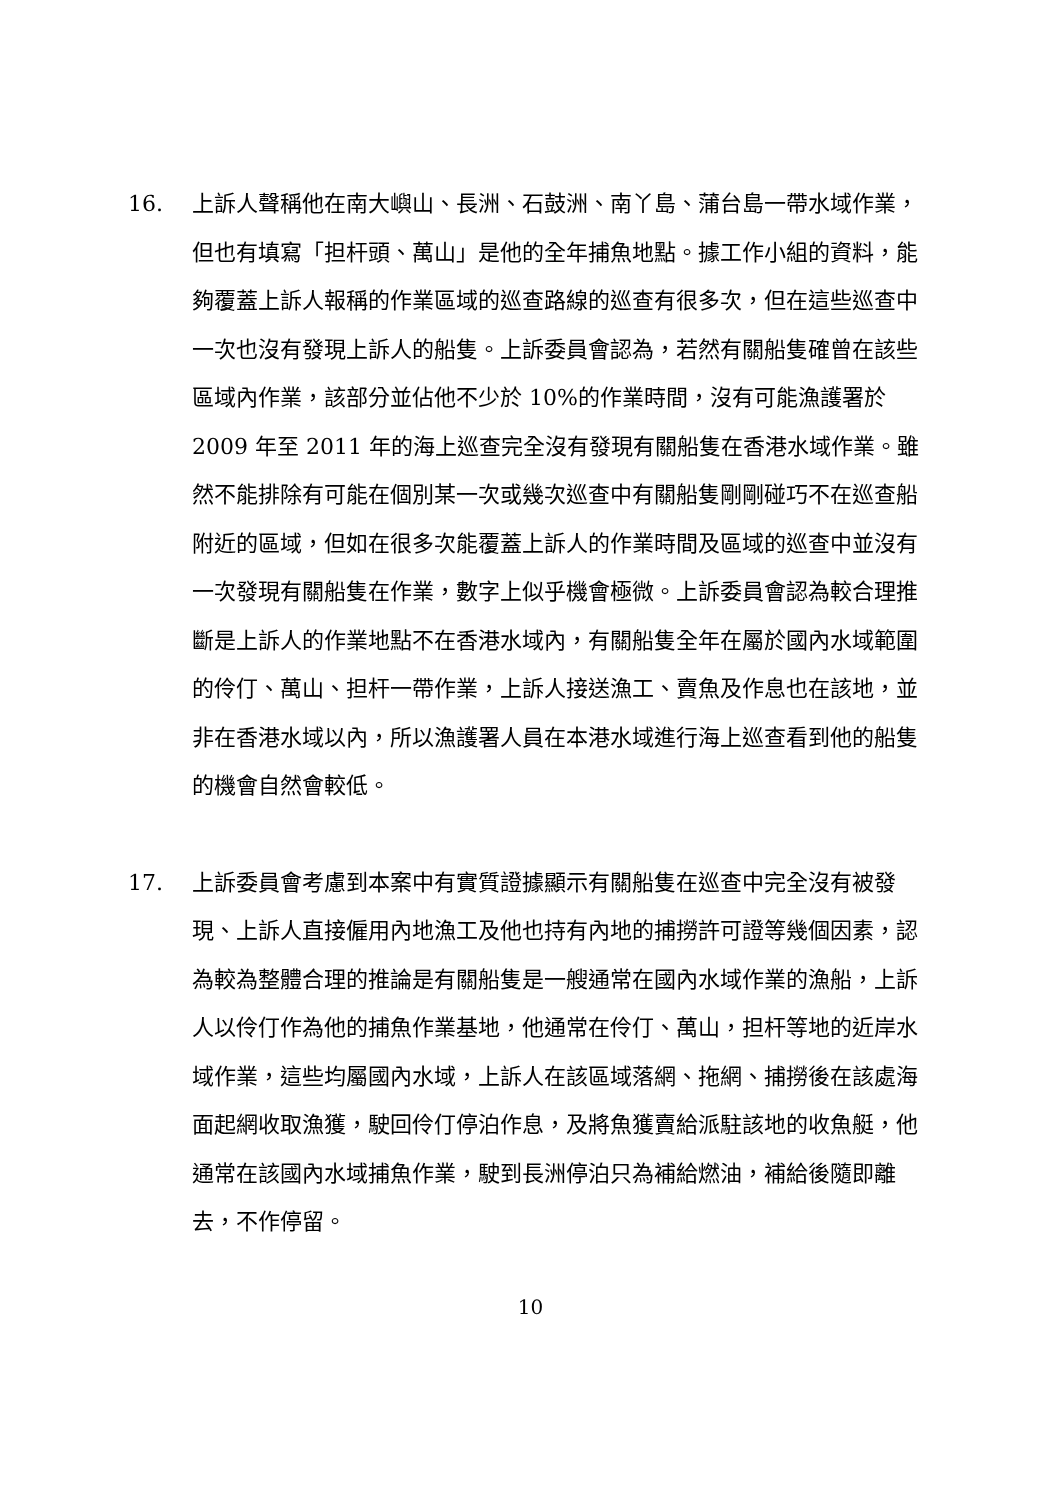16. 上訴人聲稱他在南大嶼山、長洲、石鼓洲、南丫島、蒲台島一帶水域作業，但也有填寫「担杆頭、萬山」是他的全年捕魚地點。據工作小組的資料，能夠覆蓋上訴人報稱的作業區域的巡查路線的巡查有很多次，但在這些巡查中一次也沒有發現上訴人的船隻。上訴委員會認為，若然有關船隻確曾在該些區域內作業，該部分並佔他不少於 10%的作業時間，沒有可能漁護署於 2009 年至 2011 年的海上巡查完全沒有發現有關船隻在香港水域作業。雖然不能排除有可能在個別某一次或幾次巡查中有關船隻剛剛碰巧不在巡查船附近的區域，但如在很多次能覆蓋上訴人的作業時間及區域的巡查中並沒有一次發現有關船隻在作業，數字上似乎機會極微。上訴委員會認為較合理推斷是上訴人的作業地點不在香港水域內，有關船隻全年在屬於國內水域範圍的伶仃、萬山、担杆一帶作業，上訴人接送漁工、賣魚及作息也在該地，並非在香港水域以內，所以漁護署人員在本港水域進行海上巡查看到他的船隻的機會自然會較低。
17. 上訴委員會考慮到本案中有實質證據顯示有關船隻在巡查中完全沒有被發現、上訴人直接僱用內地漁工及他也持有內地的捕撈許可證等幾個因素，認為較為整體合理的推論是有關船隻是一艘通常在國內水域作業的漁船，上訴人以伶仃作為他的捕魚作業基地，他通常在伶仃、萬山，担杆等地的近岸水域作業，這些均屬國內水域，上訴人在該區域落網、拖網、捕撈後在該處海面起網收取漁獲，駛回伶仃停泊作息，及將魚獲賣給派駐該地的收魚艇，他通常在該國內水域捕魚作業，駛到長洲停泊只為補給燃油，補給後隨即離去，不作停留。
10